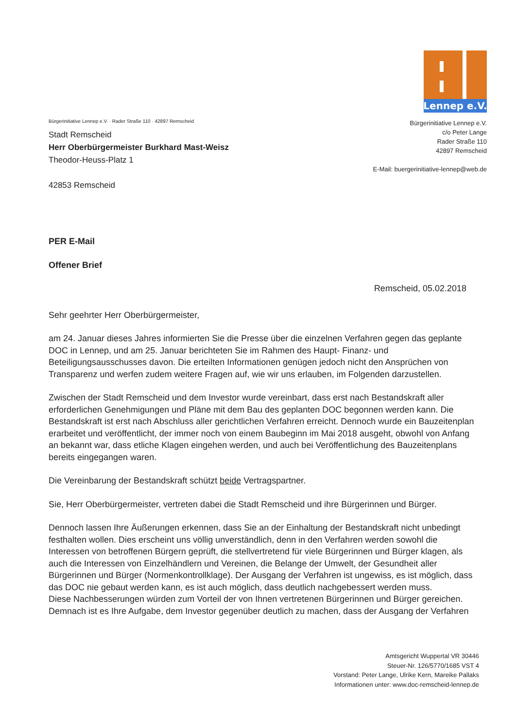Lennep e.V.
Bürgerinitiative Lennep e.V.
c/o Peter Lange
Rader Straße 110
42897 Remscheid
E-Mail: buergerinitiative-lennep@web.de
Bürgerinitiative Lennep e.V. · Rader Straße 110 · 42897 Remscheid
Stadt Remscheid
Herr Oberbürgermeister Burkhard Mast-Weisz
Theodor-Heuss-Platz 1
42853 Remscheid
PER E-Mail
Offener Brief
Remscheid, 05.02.2018
Sehr geehrter Herr Oberbürgermeister,
am 24. Januar dieses Jahres informierten Sie die Presse über die einzelnen Verfahren gegen das geplante DOC in Lennep, und am 25. Januar berichteten Sie im Rahmen des Haupt- Finanz- und Beteiligungsausschusses davon. Die erteilten Informationen genügen jedoch nicht den Ansprüchen von Transparenz und werfen zudem weitere Fragen auf, wie wir uns erlauben, im Folgenden darzustellen.
Zwischen der Stadt Remscheid und dem Investor wurde vereinbart, dass erst nach Bestandskraft aller erforderlichen Genehmigungen und Pläne mit dem Bau des geplanten DOC begonnen werden kann. Die Bestandskraft ist erst nach Abschluss aller gerichtlichen Verfahren erreicht. Dennoch wurde ein Bauzeitenplan erarbeitet und veröffentlicht, der immer noch von einem Baubeginn im Mai 2018 ausgeht, obwohl von Anfang an bekannt war, dass etliche Klagen eingehen werden, und auch bei Veröffentlichung des Bauzeitenplans bereits eingegangen waren.
Die Vereinbarung der Bestandskraft schützt beide Vertragspartner.
Sie, Herr Oberbürgermeister, vertreten dabei die Stadt Remscheid und ihre Bürgerinnen und Bürger.
Dennoch lassen Ihre Äußerungen erkennen, dass Sie an der Einhaltung der Bestandskraft nicht unbedingt festhalten wollen. Dies erscheint uns völlig unverständlich, denn in den Verfahren werden sowohl die Interessen von betroffenen Bürgern geprüft, die stellvertretend für viele Bürgerinnen und Bürger klagen, als auch die Interessen von Einzelhändlern und Vereinen, die Belange der Umwelt, der Gesundheit aller Bürgerinnen und Bürger (Normenkontrollklage). Der Ausgang der Verfahren ist ungewiss, es ist möglich, dass das DOC nie gebaut werden kann, es ist auch möglich, dass deutlich nachgebessert werden muss.
Diese Nachbesserungen würden zum Vorteil der von Ihnen vertretenen Bürgerinnen und Bürger gereichen. Demnach ist es Ihre Aufgabe, dem Investor gegenüber deutlich zu machen, dass der Ausgang der Verfahren
Amtsgericht Wuppertal VR 30446
Steuer-Nr. 126/5770/1685 VST 4
Vorstand: Peter Lange, Ulrike Kern, Mareike Pallaks
Informationen unter: www.doc-remscheid-lennep.de